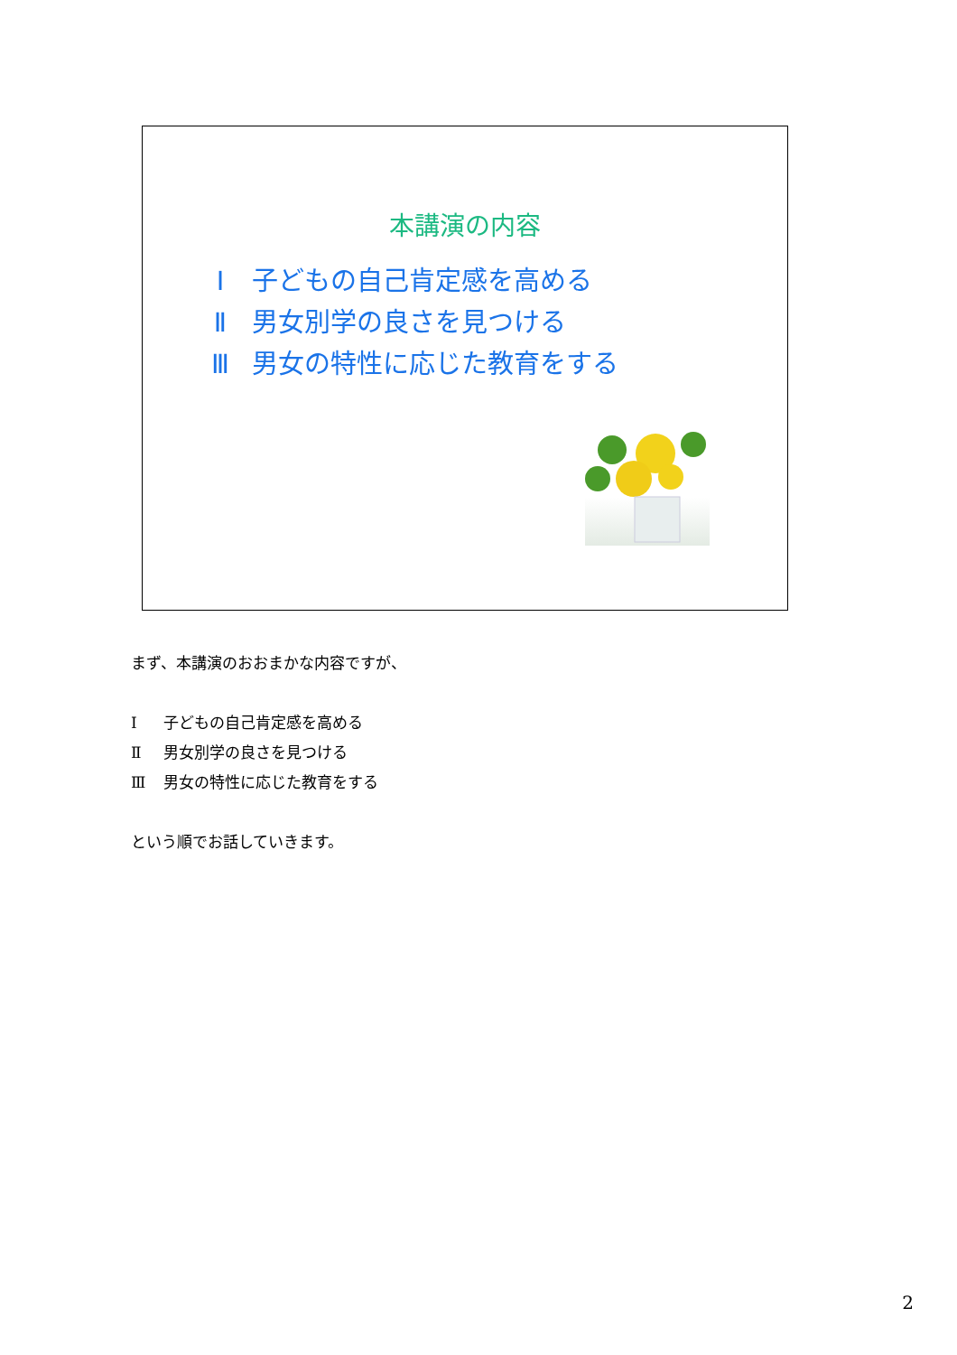本講演の内容
Ⅰ 子どもの自己肯定感を高める
Ⅱ 男女別学の良さを見つける
Ⅲ 男女の特性に応じた教育をする
まず、本講演のおおまかな内容ですが、
Ⅰ 子どもの自己肯定感を高める
Ⅱ 男女別学の良さを見つける
Ⅲ 男女の特性に応じた教育をする
という順でお話していきます。
2